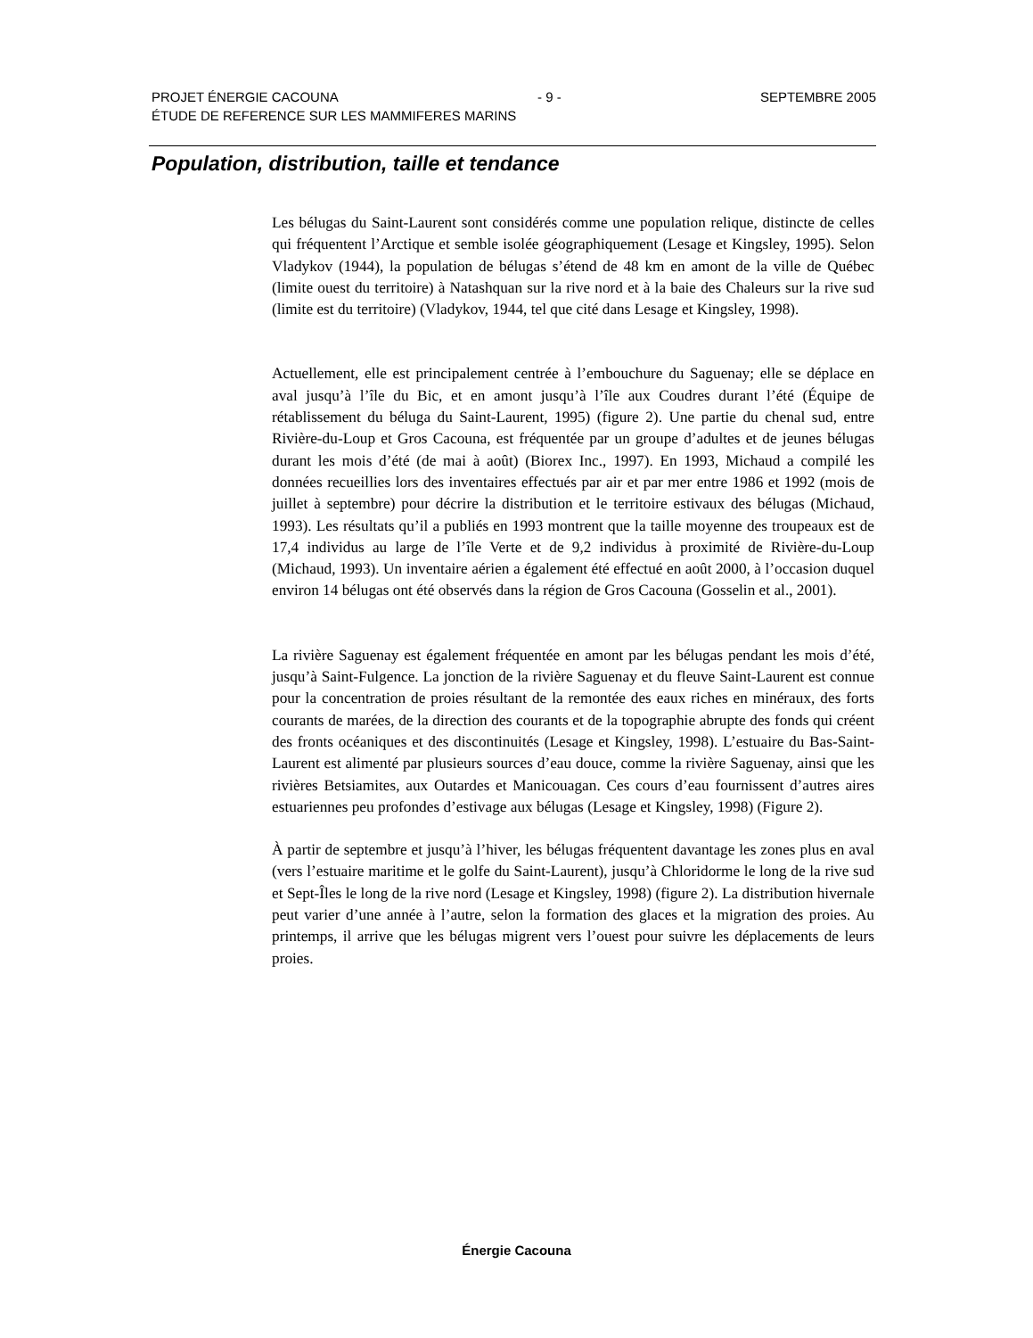PROJET ÉNERGIE CACOUNA - 9 - SEPTEMBRE 2005
ÉTUDE DE REFERENCE SUR LES MAMMIFERES MARINS
Population, distribution, taille et tendance
Les bélugas du Saint-Laurent sont considérés comme une population relique, distincte de celles qui fréquentent l’Arctique et semble isolée géographiquement (Lesage et Kingsley, 1995). Selon Vladykov (1944), la population de bélugas s’étend de 48 km en amont de la ville de Québec (limite ouest du territoire) à Natashquan sur la rive nord et à la baie des Chaleurs sur la rive sud (limite est du territoire) (Vladykov, 1944, tel que cité dans Lesage et Kingsley, 1998).
Actuellement, elle est principalement centrée à l’embouchure du Saguenay; elle se déplace en aval jusqu’à l’île du Bic, et en amont jusqu’à l’île aux Coudres durant l’été (Équipe de rétablissement du béluga du Saint-Laurent, 1995) (figure 2). Une partie du chenal sud, entre Rivière-du-Loup et Gros Cacouna, est fréquentée par un groupe d’adultes et de jeunes bélugas durant les mois d’été (de mai à août) (Biorex Inc., 1997). En 1993, Michaud a compilé les données recueillies lors des inventaires effectués par air et par mer entre 1986 et 1992 (mois de juillet à septembre) pour décrire la distribution et le territoire estivaux des bélugas (Michaud, 1993). Les résultats qu’il a publiés en 1993 montrent que la taille moyenne des troupeaux est de 17,4 individus au large de l’île Verte et de 9,2 individus à proximité de Rivière-du-Loup (Michaud, 1993). Un inventaire aérien a également été effectué en août 2000, à l’occasion duquel environ 14 bélugas ont été observés dans la région de Gros Cacouna (Gosselin et al., 2001).
La rivière Saguenay est également fréquentée en amont par les bélugas pendant les mois d’été, jusqu’à Saint-Fulgence. La jonction de la rivière Saguenay et du fleuve Saint-Laurent est connue pour la concentration de proies résultant de la remontée des eaux riches en minéraux, des forts courants de marées, de la direction des courants et de la topographie abrupte des fonds qui créent des fronts océaniques et des discontinuités (Lesage et Kingsley, 1998). L’estuaire du Bas-Saint-Laurent est alimenté par plusieurs sources d’eau douce, comme la rivière Saguenay, ainsi que les rivières Betsiamites, aux Outardes et Manicouagan. Ces cours d’eau fournissent d’autres aires estuariennes peu profondes d’estivage aux bélugas (Lesage et Kingsley, 1998) (Figure 2).
À partir de septembre et jusqu’à l’hiver, les bélugas fréquentent davantage les zones plus en aval (vers l’estuaire maritime et le golfe du Saint-Laurent), jusqu’à Chloridorme le long de la rive sud et Sept-Îles le long de la rive nord (Lesage et Kingsley, 1998) (figure 2). La distribution hivernale peut varier d’une année à l’autre, selon la formation des glaces et la migration des proies. Au printemps, il arrive que les bélugas migrent vers l’ouest pour suivre les déplacements de leurs proies.
Énergie Cacouna